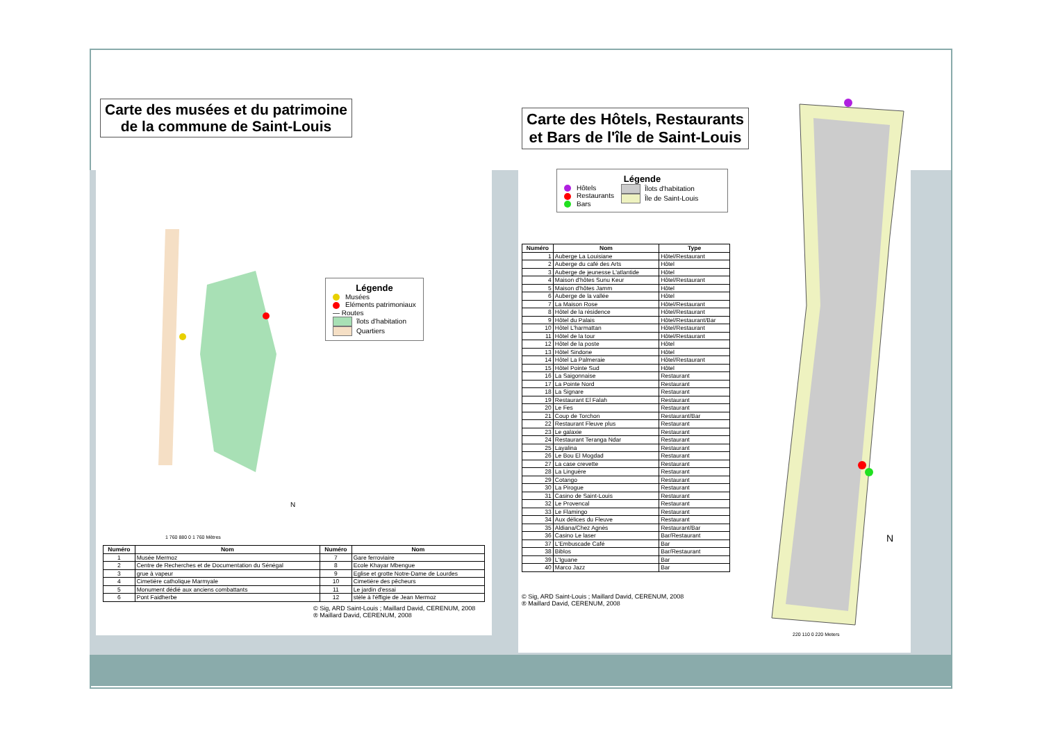Carte des musées et du patrimoine
de la commune de Saint-Louis
N
Légende
Musées
Eléments patrimoniaux
— Routes
îlots d'habitation
Quartiers
1 760 880 0 1 760 Mètres
| Numéro | Nom | Numéro | Nom |
| --- | --- | --- | --- |
| 1 | Musée Mermoz | 7 | Gare ferroviaire |
| 2 | Centre de Recherches et de Documentation du Sénégal | 8 | Ecole Khayar Mbengue |
| 3 | grue à vapeur | 9 | Eglise et grotte Notre-Dame de Lourdes |
| 4 | Cimetière catholique Marmyale | 10 | Cimetière des pêcheurs |
| 5 | Monument dédié aux anciens combattants | 11 | Le jardin d'essai |
| 6 | Pont Faidherbe | 12 | stèle à l'éffigie de Jean Mermoz |
© Sig, ARD Saint-Louis ; Maillard David, CERENUM, 2008
® Maillard David, CERENUM, 2008
Carte des Hôtels, Restaurants
et Bars de l'île de Saint-Louis
Légende
Hôtels
Restaurants
Bars
Îlots d'habitation
Île de Saint-Louis
| Numéro | Nom | Type |
| --- | --- | --- |
| 1 | Auberge La Louisiane | Hôtel/Restaurant |
| 2 | Auberge du café des Arts | Hôtel |
| 3 | Auberge de jeunesse L'atlantide | Hôtel |
| 4 | Maison d'hôtes Sunu Keur | Hôtel/Restaurant |
| 5 | Maison d'hôtes Jamm | Hôtel |
| 6 | Auberge de la vallée | Hôtel |
| 7 | La Maison Rose | Hôtel/Restaurant |
| 8 | Hôtel de la résidence | Hôtel/Restaurant |
| 9 | Hôtel du Palais | Hôtel/Restaurant/Bar |
| 10 | Hôtel L'harmattan | Hôtel/Restaurant |
| 11 | Hôtel de la tour | Hôtel/Restaurant |
| 12 | Hôtel de la poste | Hôtel |
| 13 | Hôtel Sindone | Hôtel |
| 14 | Hôtel La Palmeraie | Hôtel/Restaurant |
| 15 | Hôtel Pointe Sud | Hôtel |
| 16 | La Saigonnaise | Restaurant |
| 17 | La Pointe Nord | Restaurant |
| 18 | La Signare | Restaurant |
| 19 | Restaurant El Falah | Restaurant |
| 20 | Le Fes | Restaurant |
| 21 | Coup de Torchon | Restaurant/Bar |
| 22 | Restaurant Fleuve plus | Restaurant |
| 23 | Le galaxie | Restaurant |
| 24 | Restaurant Teranga Ndar | Restaurant |
| 25 | Layalina | Restaurant |
| 26 | Le Bou El Mogdad | Restaurant |
| 27 | La case crevette | Restaurant |
| 28 | La Linguère | Restaurant |
| 29 | Cotango | Restaurant |
| 30 | La Pirogue | Restaurant |
| 31 | Casino de Saint-Louis | Restaurant |
| 32 | Le Provencal | Restaurant |
| 33 | Le Flamingo | Restaurant |
| 34 | Aux délices du Fleuve | Restaurant |
| 35 | Aldiana/Chez Agnès | Restaurant/Bar |
| 36 | Casino Le laser | Bar/Restaurant |
| 37 | L'Embuscade Café | Bar |
| 38 | Biblos | Bar/Restaurant |
| 39 | L'Iguane | Bar |
| 40 | Marco Jazz | Bar |
© Sig, ARD Saint-Louis ; Maillard David, CERENUM, 2008
® Maillard David, CERENUM, 2008
N
220 110 0 220 Meters